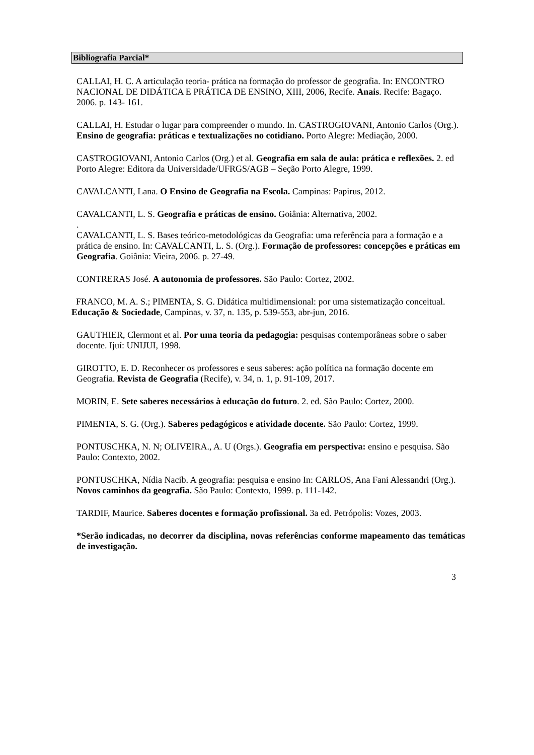Bibliografia Parcial*
CALLAI, H. C. A articulação teoria- prática na formação do professor de geografia. In: ENCONTRO NACIONAL DE DIDÁTICA E PRÁTICA DE ENSINO, XIII, 2006, Recife. Anais. Recife: Bagaço. 2006. p. 143- 161.
CALLAI, H. Estudar o lugar para compreender o mundo. In. CASTROGIOVANI, Antonio Carlos (Org.). Ensino de geografia: práticas e textualizações no cotidiano. Porto Alegre: Mediação, 2000.
CASTROGIOVANI, Antonio Carlos (Org.) et al. Geografia em sala de aula: prática e reflexões. 2. ed Porto Alegre: Editora da Universidade/UFRGS/AGB – Seção Porto Alegre, 1999.
CAVALCANTI, Lana. O Ensino de Geografia na Escola. Campinas: Papirus, 2012.
CAVALCANTI, L. S. Geografia e práticas de ensino. Goiânia: Alternativa, 2002.
.
CAVALCANTI, L. S. Bases teórico-metodológicas da Geografia: uma referência para a formação e a prática de ensino. In: CAVALCANTI, L. S. (Org.). Formação de professores: concepções e práticas em Geografia. Goiânia: Vieira, 2006. p. 27-49.
CONTRERAS José. A autonomia de professores. São Paulo: Cortez, 2002.
FRANCO, M. A. S.; PIMENTA, S. G. Didática multidimensional: por uma sistematização conceitual. Educação & Sociedade, Campinas, v. 37, n. 135, p. 539-553, abr-jun, 2016.
GAUTHIER, Clermont et al. Por uma teoria da pedagogia: pesquisas contemporâneas sobre o saber docente. Ijuí: UNIJUI, 1998.
GIROTTO, E. D. Reconhecer os professores e seus saberes: ação política na formação docente em Geografia. Revista de Geografia (Recife), v. 34, n. 1, p. 91-109, 2017.
MORIN, E. Sete saberes necessários à educação do futuro. 2. ed. São Paulo: Cortez, 2000.
PIMENTA, S. G. (Org.). Saberes pedagógicos e atividade docente. São Paulo: Cortez, 1999.
PONTUSCHKA, N. N; OLIVEIRA., A. U (Orgs.). Geografia em perspectiva: ensino e pesquisa. São Paulo: Contexto, 2002.
PONTUSCHKA, Nídia Nacib. A geografia: pesquisa e ensino In: CARLOS, Ana Fani Alessandri (Org.). Novos caminhos da geografia. São Paulo: Contexto, 1999. p. 111-142.
TARDIF, Maurice. Saberes docentes e formação profissional. 3a ed. Petrópolis: Vozes, 2003.
*Serão indicadas, no decorrer da disciplina, novas referências conforme mapeamento das temáticas de investigação.
3